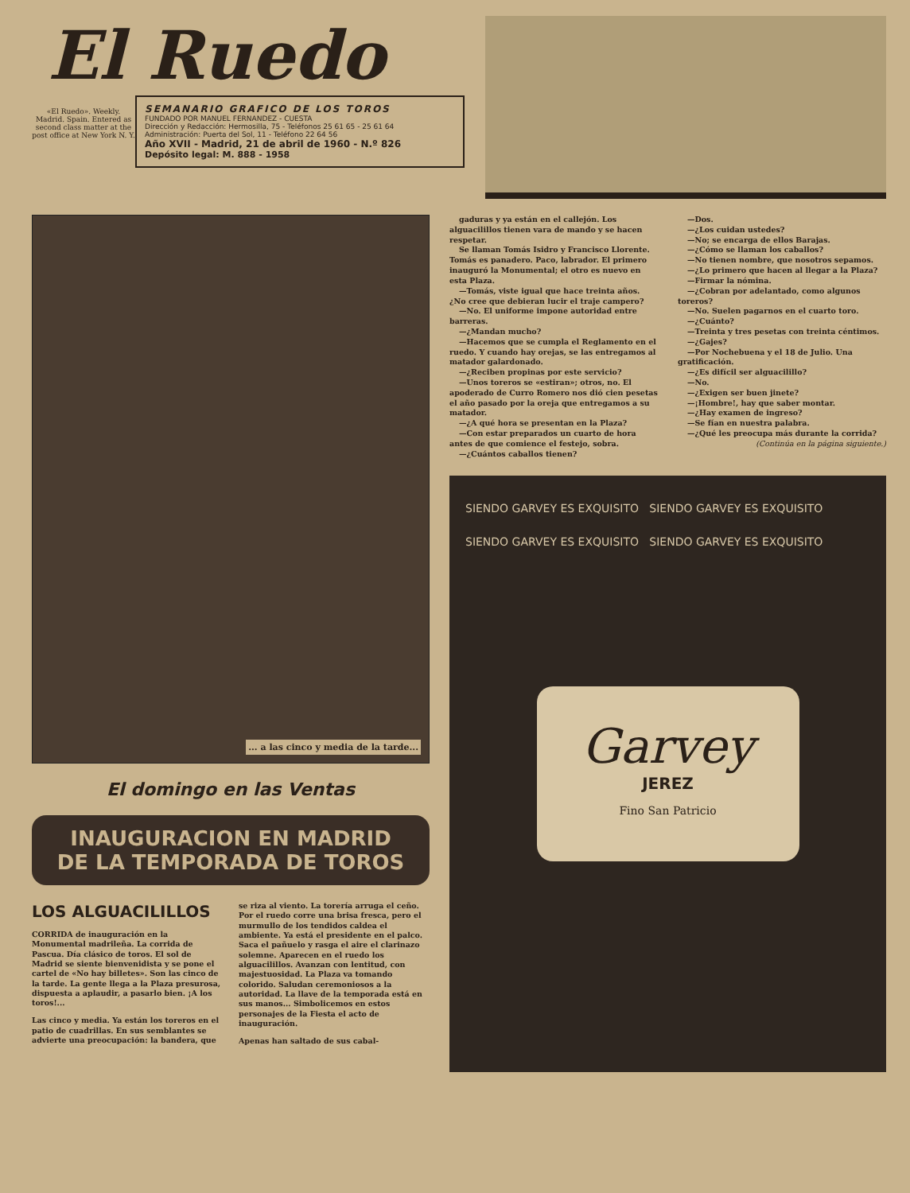El Ruedo
«El Ruedo». Weekly. Madrid. Spain. Entered as second class matter at the post office at New York N. Y.
SEMANARIO GRAFICO DE LOS TOROS
FUNDADO POR MANUEL FERNANDEZ - CUESTA
Dirección y Redacción: Hermosilla, 75 - Teléfonos 25 61 65 - 25 61 64
Administración: Puerta del Sol, 11 - Teléfono 22 64 56
Año XVII - Madrid, 21 de abril de 1960 - N.º 826
Depósito legal: M. 888 - 1958
... a las cinco y media de la tarde...
El domingo en las Ventas
INAUGURACION EN MADRID
DE LA TEMPORADA DE TOROS
LOS ALGUACILILLOS
CORRIDA de inauguración en la Monumental madrileña. La corrida de Pascua. Día clásico de toros. El sol de Madrid se siente bienvenidista y se pone el cartel de «No hay billetes». Son las cinco de la tarde. La gente llega a la Plaza presurosa, dispuesta a aplaudir, a pasarlo bien. ¡A los toros!...
Las cinco y media. Ya están los toreros en el patio de cuadrillas. En sus semblantes se advierte una preocupación: la bandera, que se riza al viento. La torería arruga el ceño. Por el ruedo corre una brisa fresca, pero el murmullo de los tendidos caldea el ambiente. Ya está el presidente en el palco. Saca el pañuelo y rasga el aire el clarinazo solemne. Aparecen en el ruedo los alguacilillos. Avanzan con lentitud, con majestuosidad. La Plaza va tomando colorido. Saludan ceremoniosos a la autoridad. La llave de la temporada está en sus manos... Simbolicemos en estos personajes de la Fiesta el acto de inauguración.
Apenas han saltado de sus cabal-
gaduras y ya están en el callejón. Los alguacilillos tienen vara de mando y se hacen respetar.
Se llaman Tomás Isidro y Francisco Llorente. Tomás es panadero. Paco, labrador. El primero inauguró la Monumental; el otro es nuevo en esta Plaza.
—Tomás, viste igual que hace treinta años. ¿No cree que debieran lucir el traje campero?
—No. El uniforme impone autoridad entre barreras.
—¿Mandan mucho?
—Hacemos que se cumpla el Reglamento en el ruedo. Y cuando hay orejas, se las entregamos al matador galardonado.
—¿Reciben propinas por este servicio?
—Unos toreros se «estiran»; otros, no. El apoderado de Curro Romero nos dió cien pesetas el año pasado por la oreja que entregamos a su matador.
—¿A qué hora se presentan en la Plaza?
—Con estar preparados un cuarto de hora antes de que comience el festejo, sobra.
—¿Cuántos caballos tienen?
—Dos.
—¿Los cuidan ustedes?
—No; se encarga de ellos Barajas.
—¿Cómo se llaman los caballos?
—No tienen nombre, que nosotros sepamos.
—¿Lo primero que hacen al llegar a la Plaza?
—Firmar la nómina.
—¿Cobran por adelantado, como algunos toreros?
—No. Suelen pagarnos en el cuarto toro.
—¿Cuánto?
—Treinta y tres pesetas con treinta céntimos.
—¿Gajes?
—Por Nochebuena y el 18 de Julio. Una gratificación.
—¿Es difícil ser alguacilillo?
—No.
—¿Exigen ser buen jinete?
—¡Hombre!, hay que saber montar.
—¿Hay examen de ingreso?
—Se fían en nuestra palabra.
—¿Qué les preocupa más durante la corrida?
(Continúa en la página siguiente.)
SIENDO GARVEY ES EXQUISITO SIENDO GARVEY ES EXQUISITO
SIENDO GARVEY ES EXQUISITO SIENDO GARVEY ES EXQUISITO
Garvey
JEREZ
Fino San Patricio